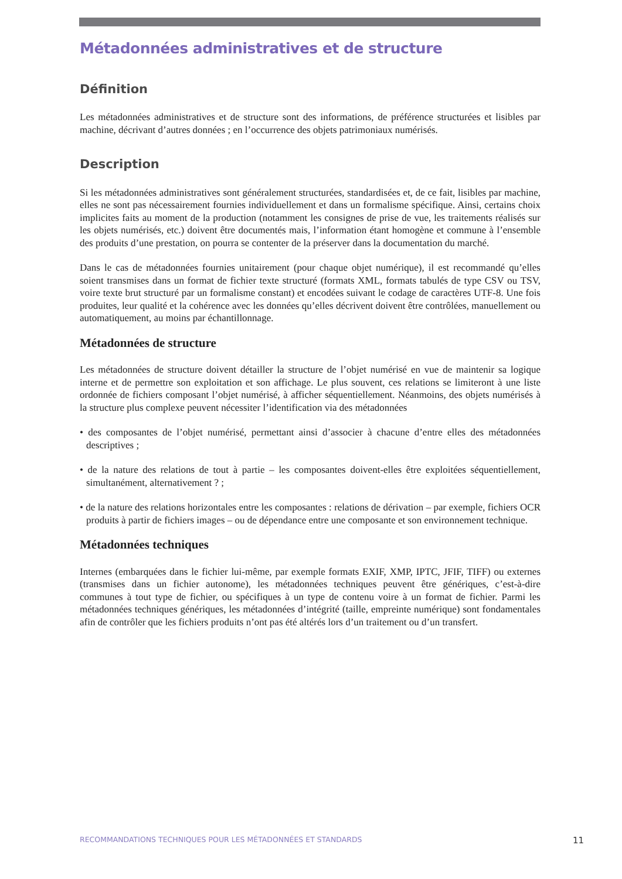Métadonnées administratives et de structure
Définition
Les métadonnées administratives et de structure sont des informations, de préférence structurées et lisibles par machine, décrivant d’autres données ; en l’occurrence des objets patrimoniaux numérisés.
Description
Si les métadonnées administratives sont généralement structurées, standardisées et, de ce fait, lisibles par machine, elles ne sont pas nécessairement fournies individuellement et dans un formalisme spécifique. Ainsi, certains choix implicites faits au moment de la production (notamment les consignes de prise de vue, les traitements réalisés sur les objets numérisés, etc.) doivent être documentés mais, l’information étant homogène et commune à l’ensemble des produits d’une prestation, on pourra se contenter de la préserver dans la documentation du marché.
Dans le cas de métadonnées fournies unitairement (pour chaque objet numérique), il est recommandé qu’elles soient transmises dans un format de fichier texte structuré (formats XML, formats tabulés de type CSV ou TSV, voire texte brut structuré par un formalisme constant) et encodées suivant le codage de caractères UTF-8. Une fois produites, leur qualité et la cohérence avec les données qu’elles décrivent doivent être contrôlées, manuellement ou automatiquement, au moins par échantillonnage.
Métadonnées de structure
Les métadonnées de structure doivent détailler la structure de l’objet numérisé en vue de maintenir sa logique interne et de permettre son exploitation et son affichage. Le plus souvent, ces relations se limiteront à une liste ordonnée de fichiers composant l’objet numérisé, à afficher séquentiellement. Néanmoins, des objets numérisés à la structure plus complexe peuvent nécessiter l’identification via des métadonnées
• des composantes de l’objet numérisé, permettant ainsi d’associer à chacune d’entre elles des métadonnées descriptives ;
• de la nature des relations de tout à partie – les composantes doivent-elles être exploitées séquentiellement, simultanément, alternativement ? ;
• de la nature des relations horizontales entre les composantes : relations de dérivation – par exemple, fichiers OCR produits à partir de fichiers images – ou de dépendance entre une composante et son environnement technique.
Métadonnées techniques
Internes (embarquées dans le fichier lui-même, par exemple formats EXIF, XMP, IPTC, JFIF, TIFF) ou externes (transmises dans un fichier autonome), les métadonnées techniques peuvent être génériques, c’est-à-dire communes à tout type de fichier, ou spécifiques à un type de contenu voire à un format de fichier. Parmi les métadonnées techniques génériques, les métadonnées d’intégrité (taille, empreinte numérique) sont fondamentales afin de contrôler que les fichiers produits n’ont pas été altérés lors d’un traitement ou d’un transfert.
RECOMMANDATIONS TECHNIQUES POUR LES MÉTADONNÉES ET STANDARDS 11